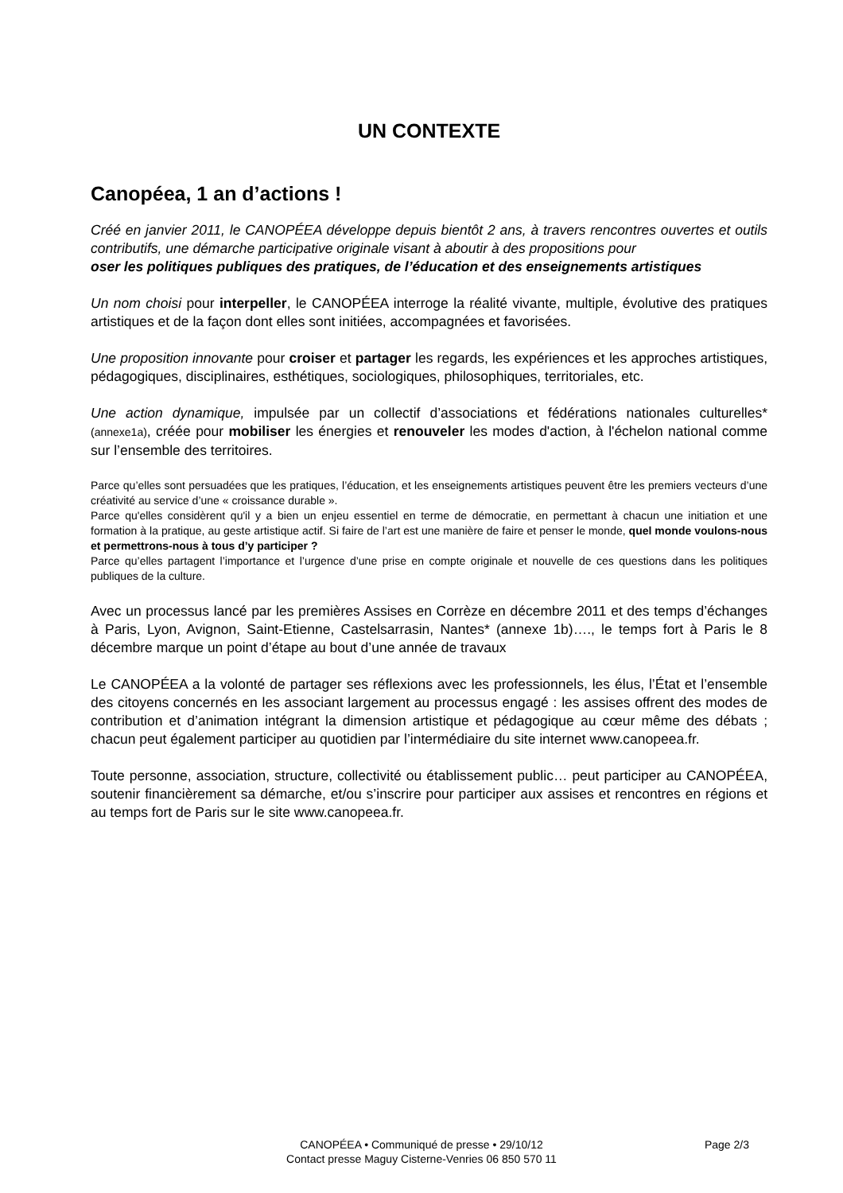UN CONTEXTE
Canopéea, 1 an d’actions !
Créé en janvier 2011, le CANOPÉEA développe depuis bientôt 2 ans, à travers rencontres ouvertes et outils contributifs, une démarche participative originale visant à aboutir à des propositions pour
oser les politiques publiques des pratiques, de l’éducation et des enseignements artistiques
Un nom choisi pour interpeller, le CANOPÉEA interroge la réalité vivante, multiple, évolutive des pratiques artistiques et de la façon dont elles sont initiées, accompagnées et favorisées.
Une proposition innovante pour croiser et partager les regards, les expériences et les approches artistiques, pédagogiques, disciplinaires, esthétiques, sociologiques, philosophiques, territoriales, etc.
Une action dynamique, impulsée par un collectif d’associations et fédérations nationales culturelles* (annexe1a), créée pour mobiliser les énergies et renouveler les modes d'action, à l'échelon national comme sur l’ensemble des territoires.
Parce qu’elles sont persuadées que les pratiques, l’éducation, et les enseignements artistiques peuvent être les premiers vecteurs d’une créativité au service d’une « croissance durable ».
Parce qu'elles considèrent qu'il y a bien un enjeu essentiel en terme de démocratie, en permettant à chacun une initiation et une formation à la pratique, au geste artistique actif. Si faire de l’art est une manière de faire et penser le monde, quel monde voulons-nous et permettrons-nous à tous d’y participer ?
Parce qu’elles partagent l’importance et l’urgence d’une prise en compte originale et nouvelle de ces questions dans les politiques publiques de la culture.
Avec un processus lancé par les premières Assises en Corrèze en décembre 2011 et des temps d’échanges à Paris, Lyon, Avignon, Saint-Etienne, Castelsarrasin, Nantes* (annexe 1b)…., le temps fort à Paris le 8 décembre marque un point d’étape au bout d’une année de travaux
Le CANOPÉEA a la volonté de partager ses réflexions avec les professionnels, les élus, l’État et l’ensemble des citoyens concernés en les associant largement au processus engagé : les assises offrent des modes de contribution et d’animation intégrant la dimension artistique et pédagogique au cœur même des débats ; chacun peut également participer au quotidien par l’intermédiaire du site internet www.canopeea.fr.
Toute personne, association, structure, collectivité ou établissement public… peut participer au CANOPÉEA, soutenir financièrement sa démarche, et/ou s’inscrire pour participer aux assises et rencontres en régions et au temps fort de Paris sur le site www.canopeea.fr.
CANOPÉEA • Communiqué de presse • 29/10/12
Page 2/3
Contact presse Maguy Cisterne-Venries 06 850 570 11